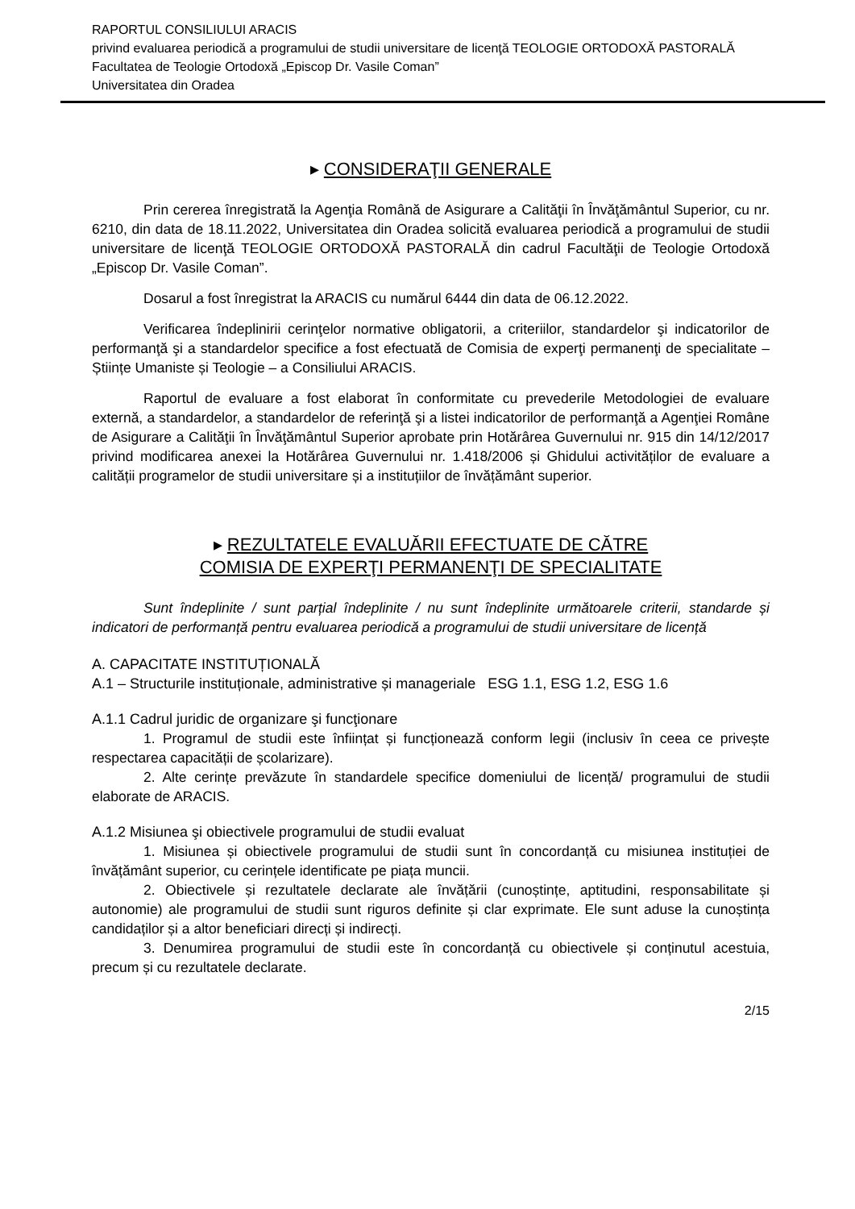RAPORTUL CONSILIULUI ARACIS
privind evaluarea periodică a programului de studii universitare de licenţă TEOLOGIE ORTODOXĂ PASTORALĂ
Facultatea de Teologie Ortodoxă „Episcop Dr. Vasile Coman”
Universitatea din Oradea
▸ CONSIDERAŢII GENERALE
Prin cererea înregistrată la Agenţia Română de Asigurare a Calităţii în Învăţământul Superior, cu nr. 6210, din data de 18.11.2022, Universitatea din Oradea solicită evaluarea periodică a programului de studii universitare de licenţă TEOLOGIE ORTODOXĂ PASTORALĂ din cadrul Facultăţii de Teologie Ortodoxă „Episcop Dr. Vasile Coman”.
Dosarul a fost înregistrat la ARACIS cu numărul 6444 din data de 06.12.2022.
Verificarea îndeplinirii cerinţelor normative obligatorii, a criteriilor, standardelor şi indicatorilor de performanţă şi a standardelor specifice a fost efectuată de Comisia de experţi permanenţi de specialitate – Științe Umaniste și Teologie – a Consiliului ARACIS.
Raportul de evaluare a fost elaborat în conformitate cu prevederile Metodologiei de evaluare externă, a standardelor, a standardelor de referinţă şi a listei indicatorilor de performanţă a Agenţiei Române de Asigurare a Calităţii în Învăţământul Superior aprobate prin Hotărârea Guvernului nr. 915 din 14/12/2017 privind modificarea anexei la Hotărârea Guvernului nr. 1.418/2006 și Ghidului activităților de evaluare a calității programelor de studii universitare și a instituțiilor de învățământ superior.
▸ REZULTATELE EVALUĂRII EFECTUATE DE CĂTRE
COMISIA DE EXPERŢI PERMANENŢI DE SPECIALITATE
Sunt îndeplinite / sunt parțial îndeplinite / nu sunt îndeplinite următoarele criterii, standarde și indicatori de performanță pentru evaluarea periodică a programului de studii universitare de licență
A. CAPACITATE INSTITUȚIONALĂ
A.1 – Structurile instituționale, administrative și manageriale ESG 1.1, ESG 1.2, ESG 1.6
A.1.1 Cadrul juridic de organizare şi funcţionare
1. Programul de studii este înființat și funcționează conform legii (inclusiv în ceea ce privește respectarea capacității de școlarizare).
2. Alte cerințe prevăzute în standardele specifice domeniului de licență/ programului de studii elaborate de ARACIS.
A.1.2 Misiunea şi obiectivele programului de studii evaluat
1. Misiunea și obiectivele programului de studii sunt în concordanță cu misiunea instituției de învățământ superior, cu cerințele identificate pe piața muncii.
2. Obiectivele și rezultatele declarate ale învățării (cunoștințe, aptitudini, responsabilitate și autonomie) ale programului de studii sunt riguros definite și clar exprimate. Ele sunt aduse la cunoștința candidaților și a altor beneficiari direcți și indirecți.
3. Denumirea programului de studii este în concordanță cu obiectivele și conținutul acestuia, precum și cu rezultatele declarate.
2/15